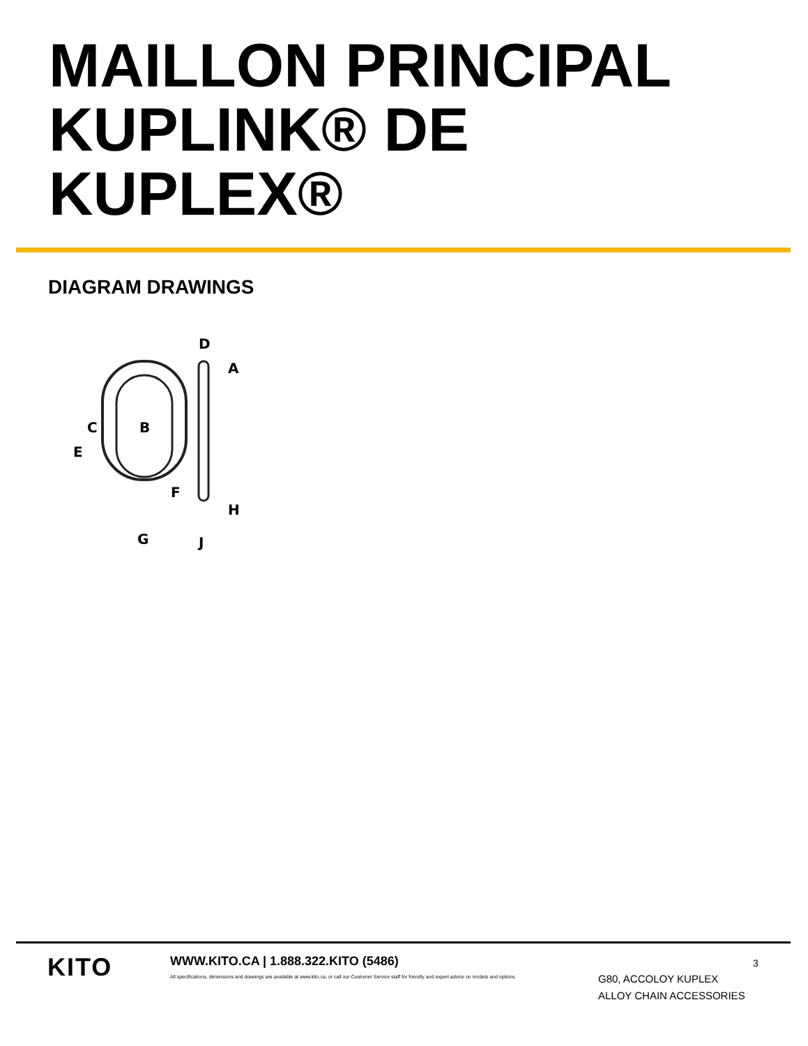MAILLON PRINCIPAL
KUPLINK® DE
KUPLEX®
DIAGRAM DRAWINGS
D
A
C
B
E
F
H
G
J
KITO
WWW.KITO.CA | 1.888.322.KITO (5486)
All specifications, dimensions and drawings are available at www.kito.ca, or call our Customer Service staff for friendly and expert advice on models and options.
3
G80, ACCOLOY KUPLEX
ALLOY CHAIN ACCESSORIES